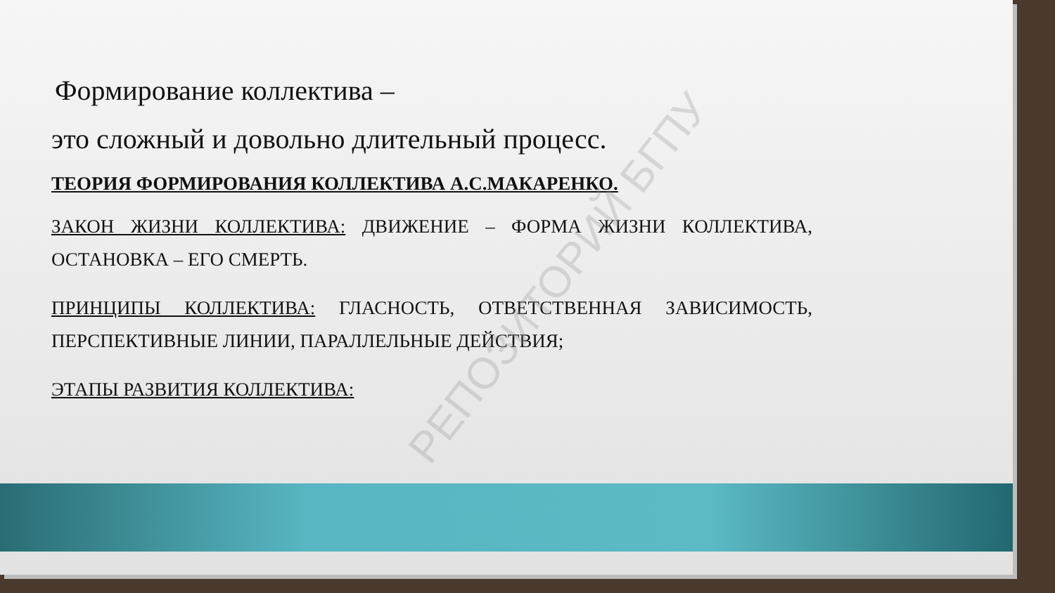Формирование коллектива –
это сложный и довольно длительный процесс.
ТЕОРИЯ ФОРМИРОВАНИЯ КОЛЛЕКТИВА А.С.МАКАРЕНКО.
ЗАКОН ЖИЗНИ КОЛЛЕКТИВА: ДВИЖЕНИЕ – ФОРМА ЖИЗНИ КОЛЛЕКТИВА, ОСТАНОВКА – ЕГО СМЕРТЬ.
ПРИНЦИПЫ КОЛЛЕКТИВА: ГЛАСНОСТЬ, ОТВЕТСТВЕННАЯ ЗАВИСИМОСТЬ, ПЕРСПЕКТИВНЫЕ ЛИНИИ, ПАРАЛЛЕЛЬНЫЕ ДЕЙСТВИЯ;
ЭТАПЫ РАЗВИТИЯ КОЛЛЕКТИВА:
РЕПОЗИТОРИЙ БГПУ